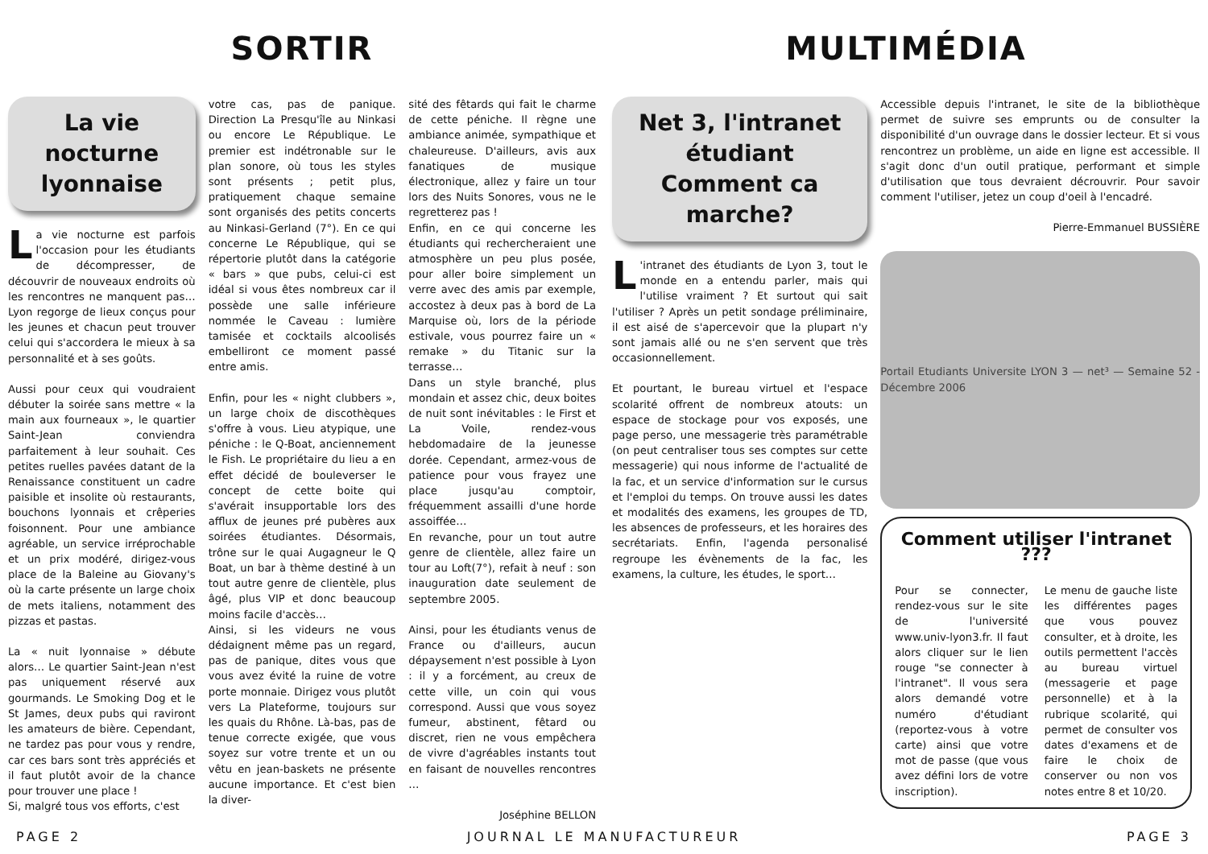SORTIR
La vie nocturne lyonnaise
La vie nocturne est parfois l'occasion pour les étudiants de décompresser, de découvrir de nouveaux endroits où les rencontres ne manquent pas… Lyon regorge de lieux conçus pour les jeunes et chacun peut trouver celui qui s'accordera le mieux à sa personnalité et à ses goûts.
Aussi pour ceux qui voudraient débuter la soirée sans mettre « la main aux fourneaux », le quartier Saint-Jean conviendra parfaitement à leur souhait. Ces petites ruelles pavées datant de la Renaissance constituent un cadre paisible et insolite où restaurants, bouchons lyonnais et crêperies foisonnent. Pour une ambiance agréable, un service irréprochable et un prix modéré, dirigez-vous place de la Baleine au Giovany's où la carte présente un large choix de mets italiens, notamment des pizzas et pastas.
La « nuit lyonnaise » débute alors… Le quartier Saint-Jean n'est pas uniquement réservé aux gourmands. Le Smoking Dog et le St James, deux pubs qui raviront les amateurs de bière. Cependant, ne tardez pas pour vous y rendre, car ces bars sont très appréciés et il faut plutôt avoir de la chance pour trouver une place !
Si, malgré tous vos efforts, c'est
votre cas, pas de panique. Direction La Presqu'île au Ninkasi ou encore Le République. Le premier est indétronable sur le plan sonore, où tous les styles sont présents ; petit plus, pratiquement chaque semaine sont organisés des petits concerts au Ninkasi-Gerland (7°). En ce qui concerne Le République, qui se répertorie plutôt dans la catégorie « bars » que pubs, celui-ci est idéal si vous êtes nombreux car il possède une salle inférieure nommée le Caveau : lumière tamisée et cocktails alcoolisés embelliront ce moment passé entre amis.
Enfin, pour les « night clubbers », un large choix de discothèques s'offre à vous. Lieu atypique, une péniche : le Q-Boat, anciennement le Fish. Le propriétaire du lieu a en effet décidé de bouleverser le concept de cette boite qui s'avérait insupportable lors des afflux de jeunes pré pubères aux soirées étudiantes. Désormais, trône sur le quai Augagneur le Q Boat, un bar à thème destiné à un tout autre genre de clientèle, plus âgé, plus VIP et donc beaucoup moins facile d'accès…
Ainsi, si les videurs ne vous dédaignent même pas un regard, pas de panique, dites vous que vous avez évité la ruine de votre porte monnaie. Dirigez vous plutôt vers La Plateforme, toujours sur les quais du Rhône. Là-bas, pas de tenue correcte exigée, que vous soyez sur votre trente et un ou vêtu en jean-baskets ne présente aucune importance. Et c'est bien la diver-
sité des fêtards qui fait le charme de cette péniche. Il règne une ambiance animée, sympathique et chaleureuse. D'ailleurs, avis aux fanatiques de musique électronique, allez y faire un tour lors des Nuits Sonores, vous ne le regretterez pas !
Enfin, en ce qui concerne les étudiants qui rechercheraient une atmosphère un peu plus posée, pour aller boire simplement un verre avec des amis par exemple, accostez à deux pas à bord de La Marquise où, lors de la période estivale, vous pourrez faire un « remake » du Titanic sur la terrasse…
Dans un style branché, plus mondain et assez chic, deux boites de nuit sont inévitables : le First et La Voile, rendez-vous hebdomadaire de la jeunesse dorée. Cependant, armez-vous de patience pour vous frayez une place jusqu'au comptoir, fréquemment assailli d'une horde assoiffée…
En revanche, pour un tout autre genre de clientèle, allez faire un tour au Loft(7°), refait à neuf : son inauguration date seulement de septembre 2005.
Ainsi, pour les étudiants venus de France ou d'ailleurs, aucun dépaysement n'est possible à Lyon : il y a forcément, au creux de cette ville, un coin qui vous correspond. Aussi que vous soyez fumeur, abstinent, fêtard ou discret, rien ne vous empêchera de vivre d'agréables instants tout en faisant de nouvelles rencontres …
Joséphine BELLON
MULTIMÉDIA
Net 3, l'intranet étudiant
Comment ca marche?
L 'intranet des étudiants de Lyon 3, tout le monde en a entendu parler, mais qui l'utilise vraiment ? Et surtout qui sait l'utiliser ? Après un petit sondage préliminaire, il est aisé de s'apercevoir que la plupart n'y sont jamais allé ou ne s'en servent que très occasionnellement.
Et pourtant, le bureau virtuel et l'espace scolarité offrent de nombreux atouts: un espace de stockage pour vos exposés, une page perso, une messagerie très paramétrable (on peut centraliser tous ses comptes sur cette messagerie) qui nous informe de l'actualité de la fac, et un service d'information sur le cursus et l'emploi du temps. On trouve aussi les dates et modalités des examens, les groupes de TD, les absences de professeurs, et les horaires des secrétariats. Enfin, l'agenda personalisé regroupe les évènements de la fac, les examens, la culture, les études, le sport…
Accessible depuis l'intranet, le site de la bibliothèque permet de suivre ses emprunts ou de consulter la disponibilité d'un ouvrage dans le dossier lecteur. Et si vous rencontrez un problème, un aide en ligne est accessible. Il s'agit donc d'un outil pratique, performant et simple d'utilisation que tous devraient décrouvrir. Pour savoir comment l'utiliser, jetez un coup d'oeil à l'encadré.
Pierre-Emmanuel BUSSIÈRE
Portail Etudiants Universite LYON 3 — net³ — Semaine 52 - Décembre 2006
Comment utiliser l'intranet ???
Pour se connecter, rendez-vous sur le site de l'université www.univ-lyon3.fr. Il faut alors cliquer sur le lien rouge "se connecter à l'intranet". Il vous sera alors demandé votre numéro d'étudiant (reportez-vous à votre carte) ainsi que votre mot de passe (que vous avez défini lors de votre inscription).
Le menu de gauche liste les différentes pages que vous pouvez consulter, et à droite, les outils permettent l'accès au bureau virtuel (messagerie et page personnelle) et à la rubrique scolarité, qui permet de consulter vos dates d'examens et de faire le choix de conserver ou non vos notes entre 8 et 10/20.
PAGE 2 JOURNAL LE MANUFACTUREUR PAGE 3